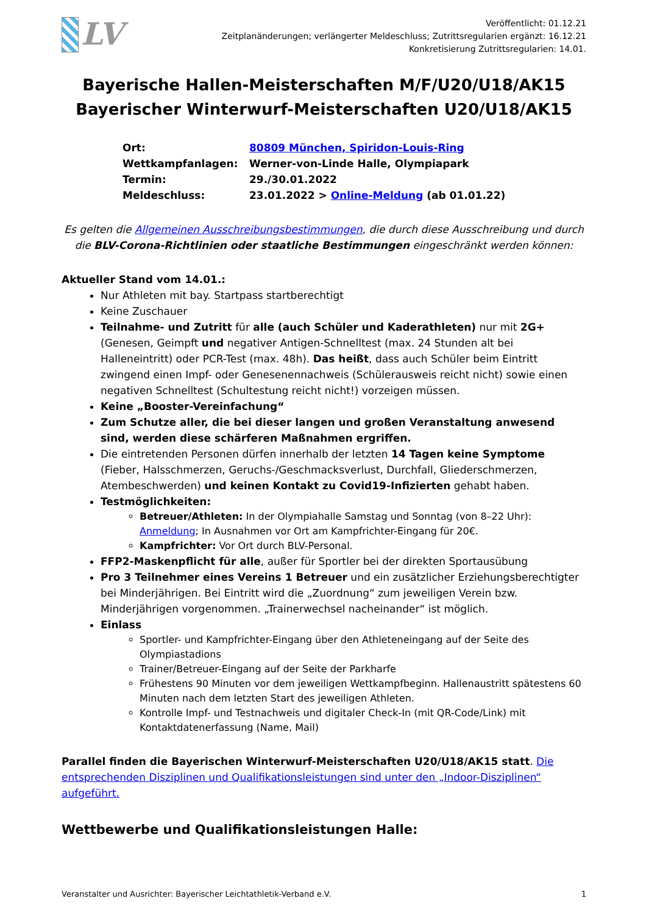LV
Veröffentlicht: 01.12.21
Zeitplanänderungen; verlängerter Meldeschluss; Zutrittsregularien ergänzt: 16.12.21
Konkretisierung Zutrittsregularien: 14.01.
Bayerische Hallen-Meisterschaften M/F/U20/U18/AK15
Bayerischer Winterwurf-Meisterschaften U20/U18/AK15
Ort: 80809 München, Spiridon-Louis-Ring
Wettkampfanlagen: Werner-von-Linde Halle, Olympiapark
Termin: 29./30.01.2022
Meldeschluss: 23.01.2022 > Online-Meldung (ab 01.01.22)
Es gelten die Allgemeinen Ausschreibungsbestimmungen, die durch diese Ausschreibung und durch die BLV-Corona-Richtlinien oder staatliche Bestimmungen eingeschränkt werden können:
Aktueller Stand vom 14.01.:
Nur Athleten mit bay. Startpass startberechtigt
Keine Zuschauer
Teilnahme- und Zutritt für alle (auch Schüler und Kaderathleten) nur mit 2G+ (Genesen, Geimpft und negativer Antigen-Schnelltest (max. 24 Stunden alt bei Halleneintritt) oder PCR-Test (max. 48h). Das heißt, dass auch Schüler beim Eintritt zwingend einen Impf- oder Genesenennachweis (Schülerausweis reicht nicht) sowie einen negativen Schnelltest (Schultestung reicht nicht!) vorzeigen müssen.
Keine „Booster-Vereinfachung“
Zum Schutze aller, die bei dieser langen und großen Veranstaltung anwesend sind, werden diese schärferen Maßnahmen ergriffen.
Die eintretenden Personen dürfen innerhalb der letzten 14 Tagen keine Symptome (Fieber, Halsschmerzen, Geruchs-/Geschmacksverlust, Durchfall, Gliederschmerzen, Atembeschwerden) und keinen Kontakt zu Covid19-Infizierten gehabt haben.
Testmöglichkeiten:
Betreuer/Athleten: In der Olympiahalle Samstag und Sonntag (von 8–22 Uhr): Anmeldung; In Ausnahmen vor Ort am Kampfrichter-Eingang für 20€.
Kampfrichter: Vor Ort durch BLV-Personal.
FFP2-Maskenpflicht für alle, außer für Sportler bei der direkten Sportausübung
Pro 3 Teilnehmer eines Vereins 1 Betreuer und ein zusätzlicher Erziehungsberechtigter bei Minderjährigen. Bei Eintritt wird die „Zuordnung“ zum jeweiligen Verein bzw. Minderjährigen vorgenommen. „Trainerwechsel nacheinander“ ist möglich.
Einlass
Sportler- und Kampfrichter-Eingang über den Athleteneingang auf der Seite des Olympiastadions
Trainer/Betreuer-Eingang auf der Seite der Parkharfe
Frühestens 90 Minuten vor dem jeweiligen Wettkampfbeginn. Hallenaustritt spätestens 60 Minuten nach dem letzten Start des jeweiligen Athleten.
Kontrolle Impf- und Testnachweis und digitaler Check-In (mit QR-Code/Link) mit Kontaktdatenerfassung (Name, Mail)
Parallel finden die Bayerischen Winterwurf-Meisterschaften U20/U18/AK15 statt. Die entsprechenden Disziplinen und Qualifikationsleistungen sind unter den „Indoor-Disziplinen“ aufgeführt.
Wettbewerbe und Qualifikationsleistungen Halle:
Veranstalter und Ausrichter: Bayerischer Leichtathletik-Verband e.V. 1